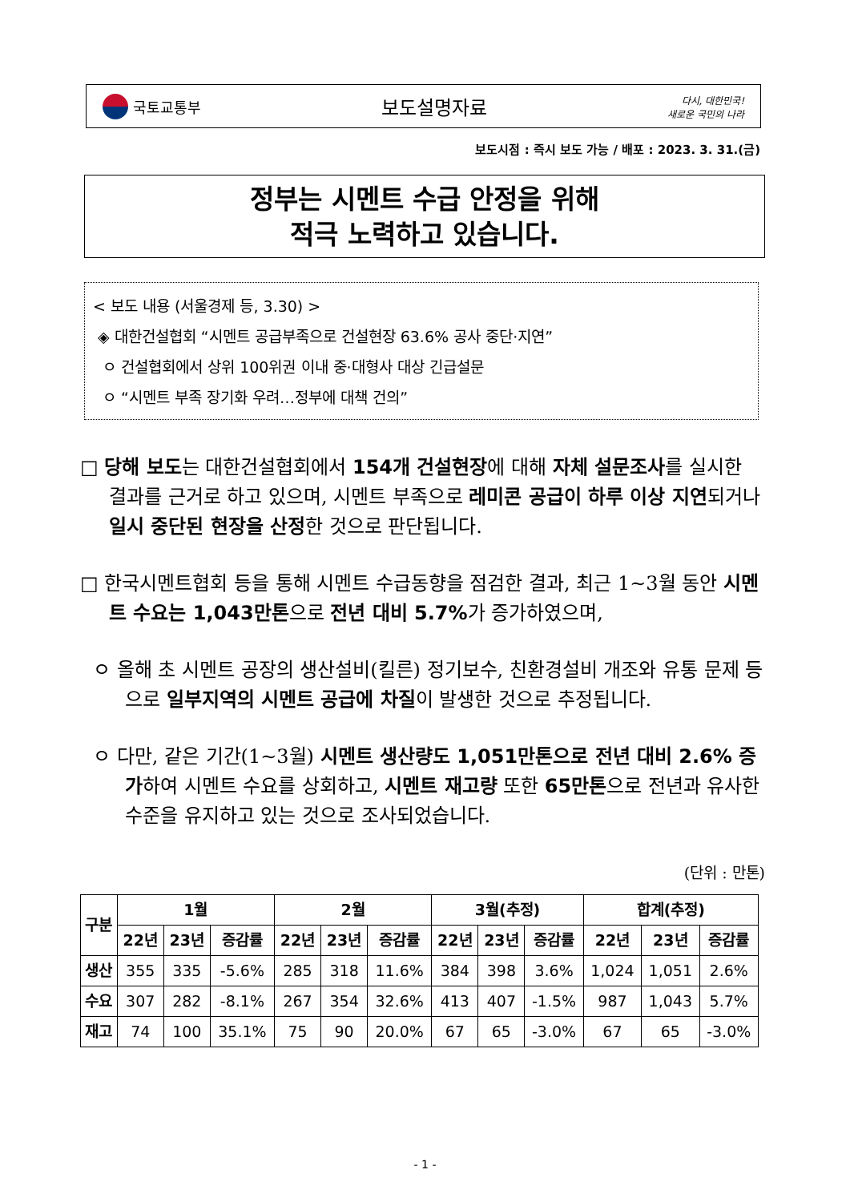국토교통부
보도설명자료
다시, 대한민국!
새로운 국민의 나라
보도시점 : 즉시 보도 가능 / 배포 : 2023. 3. 31.(금)
정부는 시멘트 수급 안정을 위해
적극 노력하고 있습니다.
< 보도 내용 (서울경제 등, 3.30) >
◈ 대한건설협회 “시멘트 공급부족으로 건설현장 63.6% 공사 중단·지연”
ㅇ 건설협회에서 상위 100위권 이내 중·대형사 대상 긴급설문
ㅇ “시멘트 부족 장기화 우려…정부에 대책 건의”
□ 당해 보도는 대한건설협회에서 154개 건설현장에 대해 자체 설문조사를 실시한 결과를 근거로 하고 있으며, 시멘트 부족으로 레미콘 공급이 하루 이상 지연되거나 일시 중단된 현장을 산정한 것으로 판단됩니다.
□ 한국시멘트협회 등을 통해 시멘트 수급동향을 점검한 결과, 최근 1~3월 동안 시멘트 수요는 1,043만톤으로 전년 대비 5.7% 가 증가하였으며,
ㅇ 올해 초 시멘트 공장의 생산설비(킬른) 정기보수, 친환경설비 개조와 유통 문제 등으로 일부지역의 시멘트 공급에 차질이 발생한 것으로 추정됩니다.
ㅇ 다만, 같은 기간(1~3월) 시멘트 생산량도 1,051만톤으로 전년 대비 2.6% 증가하여 시멘트 수요를 상회하고, 시멘트 재고량 또한 65만톤으로 전년과 유사한 수준을 유지하고 있는 것으로 조사되었습니다.
(단위 : 만톤)
| 구분 | 1월 | | | 2월 | | | 3월(추정) | | | 합계(추정) | | |
| --- | --- | --- | --- | --- | --- | --- | --- | --- | --- | --- | --- | --- |
| | 22년 | 23년 | 증감률 | 22년 | 23년 | 증감률 | 22년 | 23년 | 증감률 | 22년 | 23년 | 증감률 |
| 생산 | 355 | 335 | -5.6% | 285 | 318 | 11.6% | 384 | 398 | 3.6% | 1,024 | 1,051 | 2.6% |
| 수요 | 307 | 282 | -8.1% | 267 | 354 | 32.6% | 413 | 407 | -1.5% | 987 | 1,043 | 5.7% |
| 재고 | 74 | 100 | 35.1% | 75 | 90 | 20.0% | 67 | 65 | -3.0% | 67 | 65 | -3.0% |
- 1 -